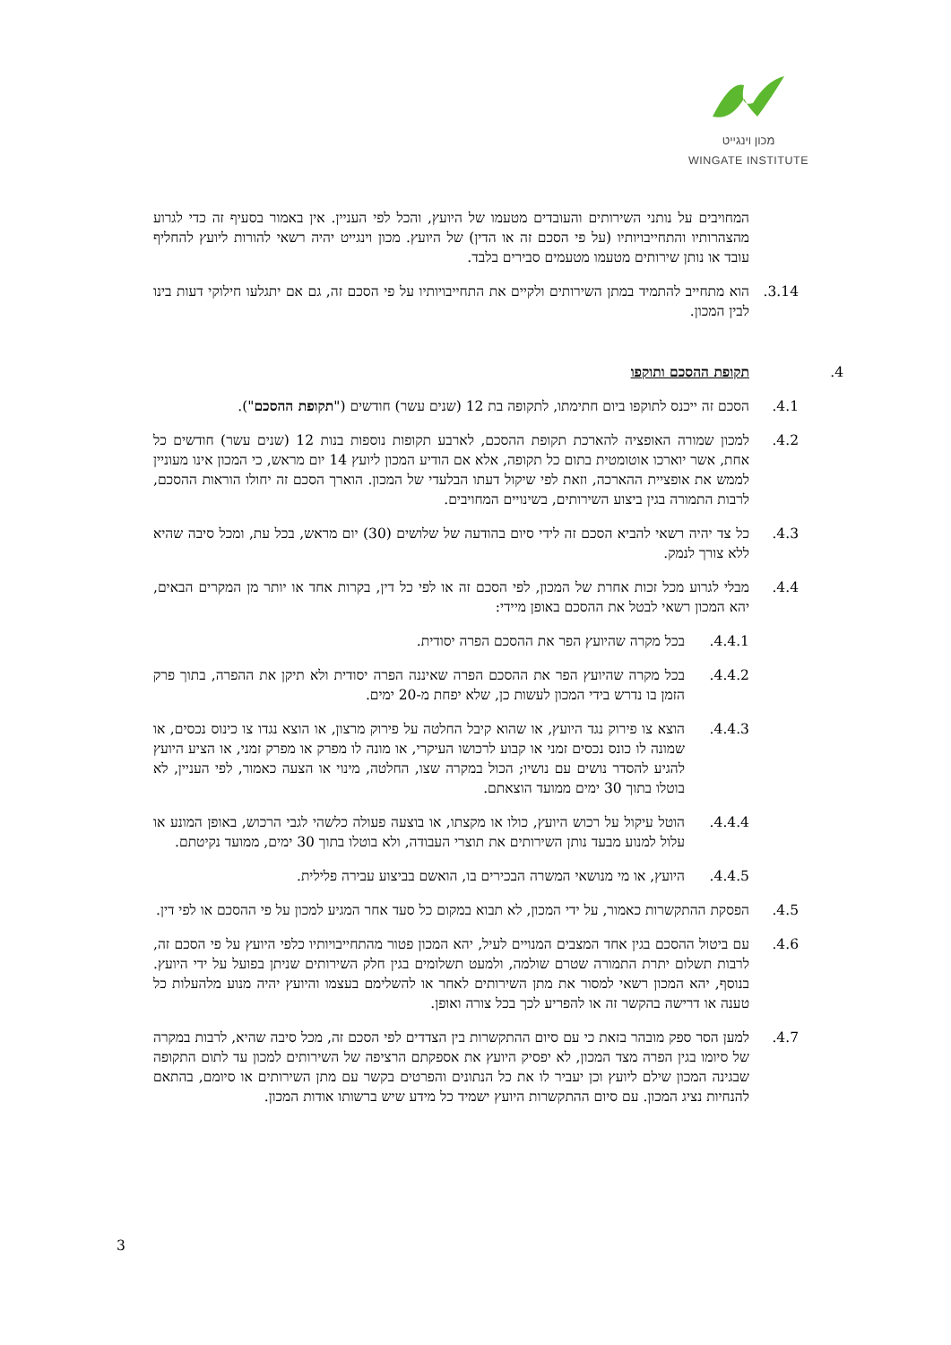מכון וינגייט
WINGATE INSTITUTE
המחויבים על נותני השירותים והעובדים מטעמו של היועץ, והכל לפי העניין. אין באמור בסעיף זה כדי לגרוע מהצהרותיו והתחייבויותיו (על פי הסכם זה או הדין) של היועץ. מכון וינגייט יהיה רשאי להורות ליועץ להחליף עובד או נותן שירותים מטעמו מטעמים סבירים בלבד.
3.14. הוא מתחייב להתמיד במתן השירותים ולקיים את התחייבויותיו על פי הסכם זה, גם אם יתגלעו חילוקי דעות בינו לבין המכון.
4. תקופת ההסכם ותוקפו
4.1. הסכם זה ייכנס לתוקפו ביום חתימתו, לתקופה בת 12 (שנים עשר) חודשים ("תקופת ההסכם").
4.2. למכון שמורה האופציה להארכת תקופת ההסכם, לארבע תקופות נוספות בנות 12 (שנים עשר) חודשים כל אחת, אשר יוארכו אוטומטית בתום כל תקופה, אלא אם הודיע המכון ליועץ 14 יום מראש, כי המכון אינו מעוניין לממש את אופציית ההארכה, וזאת לפי שיקול דעתו הבלעדי של המכון. הוארך הסכם זה יחולו הוראות ההסכם, לרבות התמורה בגין ביצוע השירותים, בשינויים המחויבים.
4.3. כל צד יהיה רשאי להביא הסכם זה לידי סיום בהודעה של שלושים (30) יום מראש, בכל עת, ומכל סיבה שהיא ללא צורך לנמק.
4.4. מבלי לגרוע מכל זכות אחרת של המכון, לפי הסכם זה או לפי כל דין, בקרות אחד או יותר מן המקרים הבאים, יהא המכון רשאי לבטל את ההסכם באופן מיידי:
4.4.1. בכל מקרה שהיועץ הפר את ההסכם הפרה יסודית.
4.4.2. בכל מקרה שהיועץ הפר את ההסכם הפרה שאיננה הפרה יסודית ולא תיקן את ההפרה, בתוך פרק הזמן בו נדרש בידי המכון לעשות כן, שלא יפחת מ-20 ימים.
4.4.3. הוצא צו פירוק נגד היועץ, או שהוא קיבל החלטה על פירוק מרצון, או הוצא נגדו צו כינוס נכסים, או שמונה לו כונס נכסים זמני או קבוע לרכושו העיקרי, או מונה לו מפרק או מפרק זמני, או הציע היועץ להגיע להסדר נושים עם נושיו; הכול במקרה שצו, החלטה, מינוי או הצעה כאמור, לפי העניין, לא בוטלו בתוך 30 ימים ממועד הוצאתם.
4.4.4. הוטל עיקול על רכוש היועץ, כולו או מקצתו, או בוצעה פעולה כלשהי לגבי הרכוש, באופן המונע או עלול למנוע מבעד נותן השירותים את תוצרי העבודה, ולא בוטלו בתוך 30 ימים, ממועד נקיטתם.
4.4.5. היועץ, או מי מנושאי המשרה הבכירים בו, הואשם בביצוע עבירה פלילית.
4.5. הפסקת ההתקשרות כאמור, על ידי המכון, לא תבוא במקום כל סעד אחר המגיע למכון על פי ההסכם או לפי דין.
4.6. עם ביטול ההסכם בגין אחד המצבים המנויים לעיל, יהא המכון פטור מהתחייבויותיו כלפי היועץ על פי הסכם זה, לרבות תשלום יתרת התמורה שטרם שולמה, ולמעט תשלומים בגין חלק השירותים שניתן בפועל על ידי היועץ. בנוסף, יהא המכון רשאי למסור את מתן השירותים לאחר או להשלימם בעצמו והיועץ יהיה מנוע מלהעלות כל טענה או דרישה בהקשר זה או להפריע לכך בכל צורה ואופן.
4.7. למען הסר ספק מובהר בזאת כי עם סיום ההתקשרות בין הצדדים לפי הסכם זה, מכל סיבה שהיא, לרבות במקרה של סיומו בגין הפרה מצד המכון, לא יפסיק היועץ את אספקתם הרציפה של השירותים למכון עד לתום התקופה שבגינה המכון שילם ליועץ וכן יעביר לו את כל הנתונים והפרטים בקשר עם מתן השירותים או סיומם, בהתאם להנחיות נציג המכון. עם סיום ההתקשרות היועץ ישמיד כל מידע שיש ברשותו אודות המכון.
3